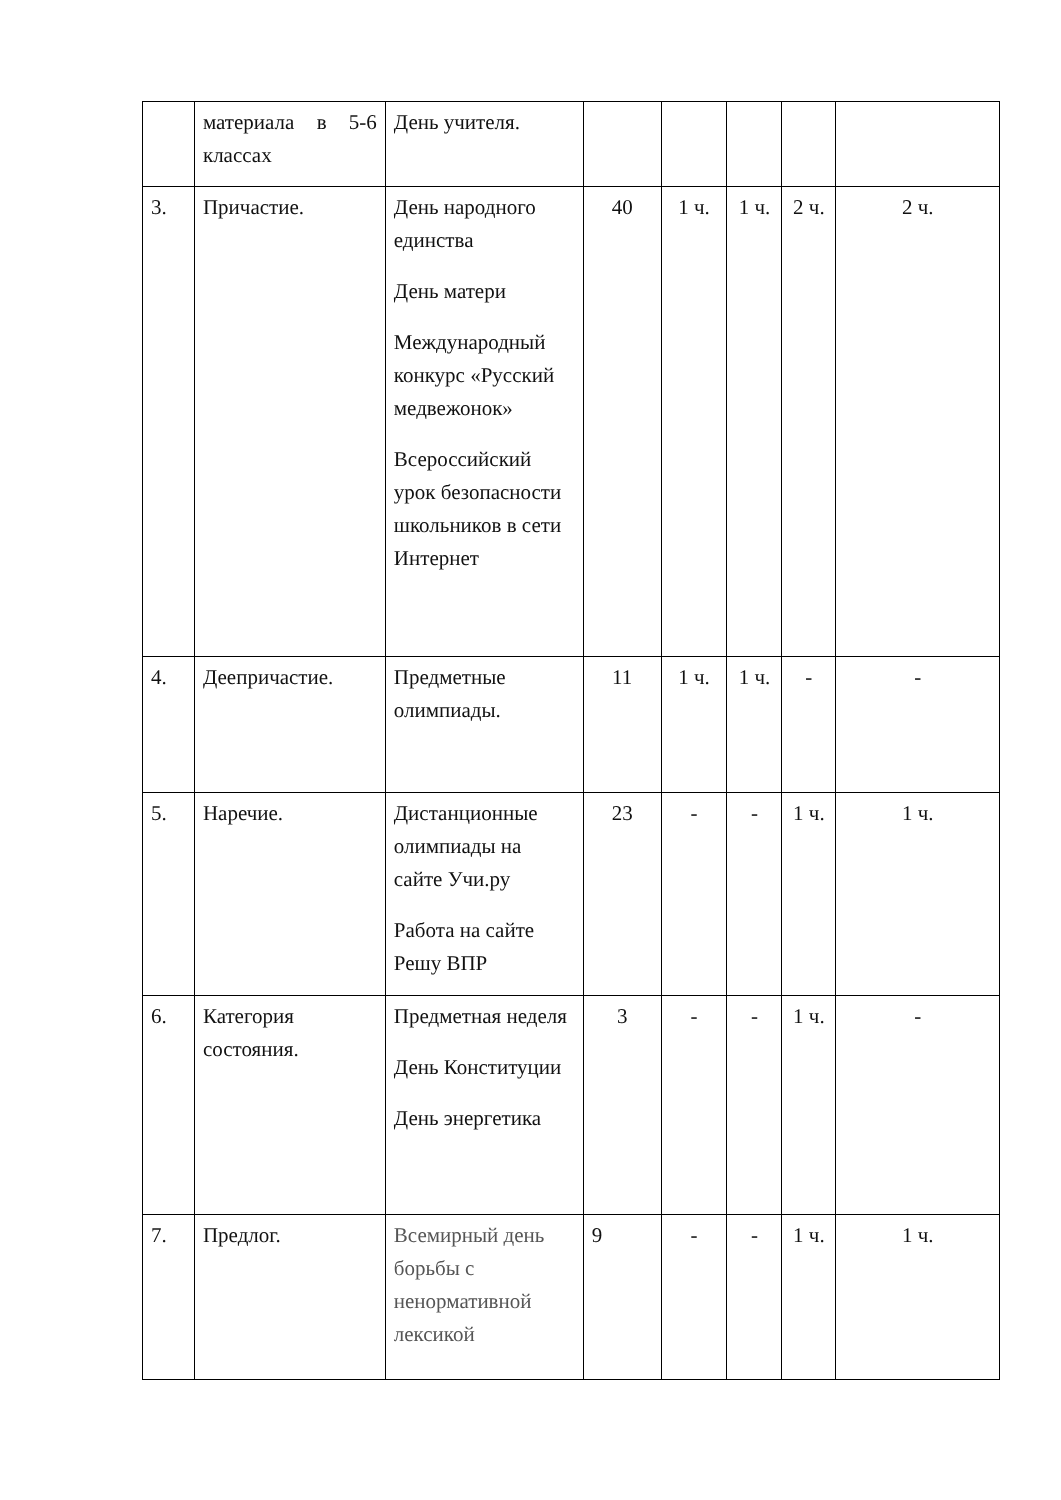| | материала в 5-6 классах | День учителя. | | | | | |
| 3. | Причастие. | День народного единства День матери Международный конкурс «Русский медвежонок» Всероссийский урок безопасности школьников в сети Интернет | 40 | 1 ч. | 1 ч. | 2 ч. | 2 ч. |
| 4. | Деепричастие. | Предметные олимпиады. | 11 | 1 ч. | 1 ч. | - | - |
| 5. | Наречие. | Дистанционные олимпиады на сайте Учи.ру Работа на сайте Решу ВПР | 23 | - | - | 1 ч. | 1 ч. |
| 6. | Категория состояния. | Предметная неделя День Конституции День энергетика | 3 | - | - | 1 ч. | - |
| 7. | Предлог. | Всемирный день борьбы с ненормативной лексикой | 9 | - | - | 1 ч. | 1 ч. |